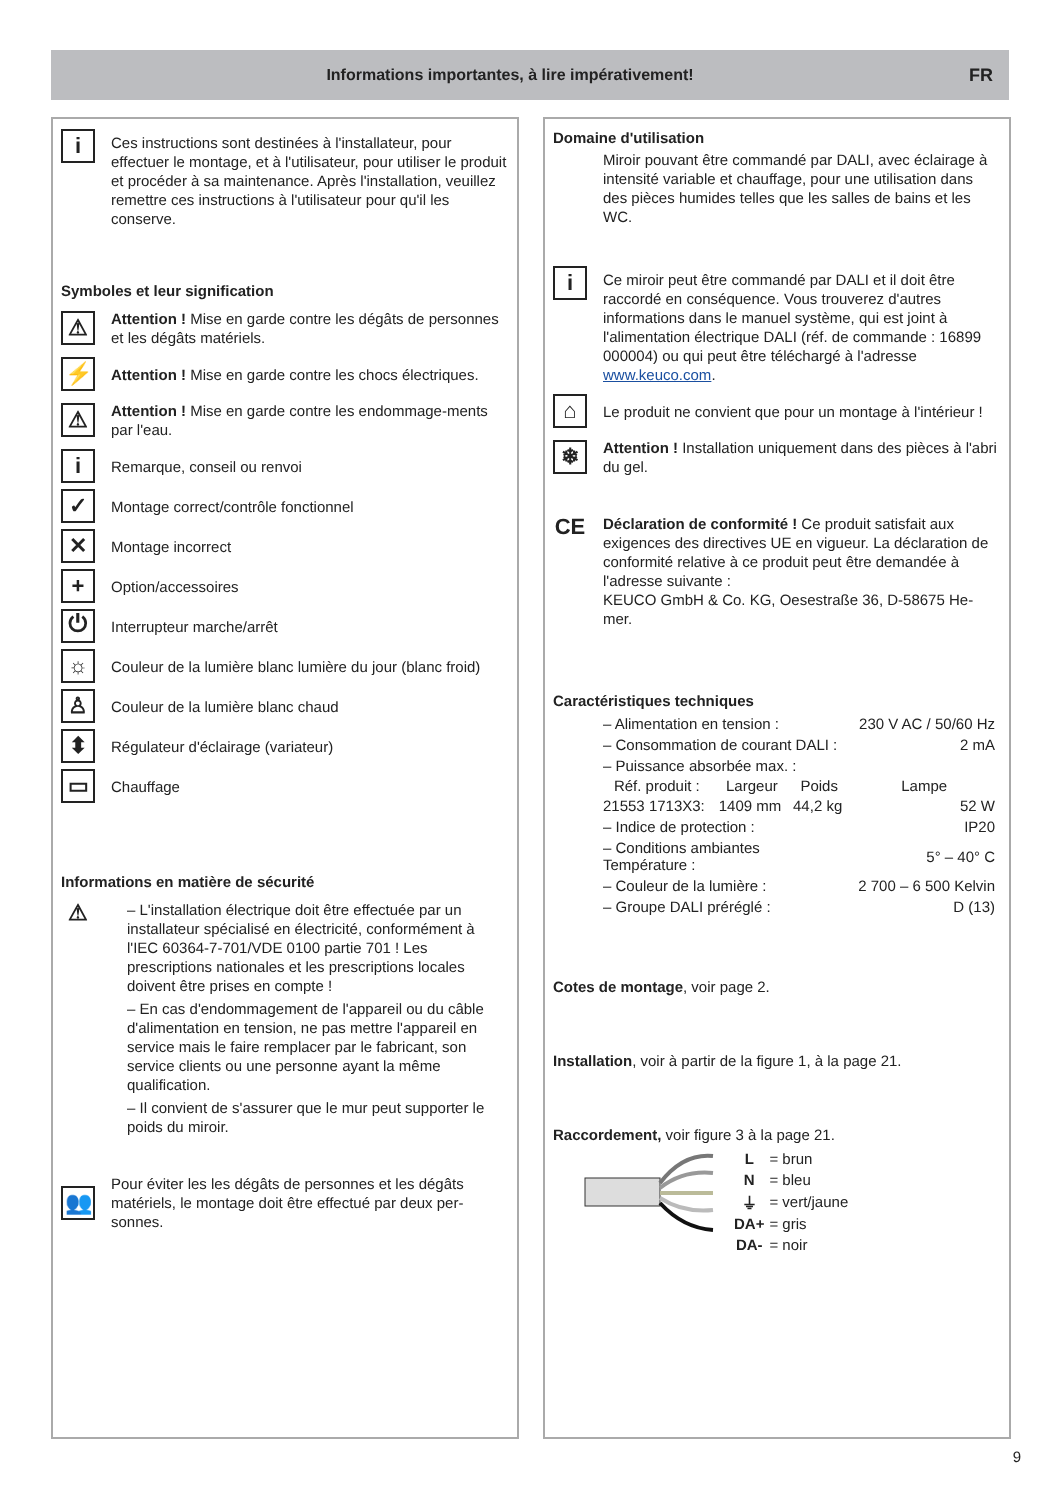Informations importantes, à lire impérativement!
FR
i
Ces instructions sont destinées à l'installateur, pour effectuer le montage, et à l'utilisateur, pour utiliser le produit et procéder à sa maintenance. Après l'installation, veuillez remettre ces instructions à l'utilisateur pour qu'il les conserve.
Symboles et leur signification
⚠
Attention ! Mise en garde contre les dégâts de personnes et les dégâts matériels.
⚡
Attention ! Mise en garde contre les chocs électriques.
⚠
Attention ! Mise en garde contre les endommage-ments par l'eau.
i
Remarque, conseil ou renvoi
✓
Montage correct/contrôle fonctionnel
✕
Montage incorrect
+
Option/accessoires
⏻
Interrupteur marche/arrêt
☼
Couleur de la lumière blanc lumière du jour (blanc froid)
♙
Couleur de la lumière blanc chaud
⬍
Régulateur d'éclairage (variateur)
▭
Chauffage
Informations en matière de sécurité
⚠
– L'installation électrique doit être effectuée par un installateur spécialisé en électricité, conformément à l'IEC 60364-7-701/VDE 0100 partie 701 ! Les prescriptions nationales et les prescriptions locales doivent être prises en compte !
– En cas d'endommagement de l'appareil ou du câble d'alimentation en tension, ne pas mettre l'appareil en service mais le faire remplacer par le fabricant, son service clients ou une personne ayant la même qualification.
– Il convient de s'assurer que le mur peut supporter le poids du miroir.
👥
Pour éviter les les dégâts de personnes et les dégâts matériels, le montage doit être effectué par deux per-sonnes.
Domaine d'utilisation
Miroir pouvant être commandé par DALI, avec éclairage à intensité variable et chauffage, pour une utilisation dans des pièces humides telles que les salles de bains et les WC.
i
Ce miroir peut être commandé par DALI et il doit être raccordé en conséquence. Vous trouverez d'autres informations dans le manuel système, qui est joint à l'alimentation électrique DALI (réf. de commande : 16899 000004) ou qui peut être téléchargé à l'adresse www.keuco.com.
⌂
Le produit ne convient que pour un montage à l'intérieur !
❄
Attention ! Installation uniquement dans des pièces à l'abri du gel.
CE
Déclaration de conformité ! Ce produit satisfait aux exigences des directives UE en vigueur. La déclaration de conformité relative à ce produit peut être demandée à l'adresse suivante :
KEUCO GmbH & Co. KG, Oesestraße 36, D-58675 He-mer.
Caractéristiques techniques
| – Alimentation en tension : | | | 230 V AC / 50/60 Hz |
| – Consommation de courant DALI : | | | 2 mA |
| – Puissance absorbée max. : | | | |
| Réf. produit : | Largeur | Poids | Lampe |
| 21553 1713X3: | 1409 mm | 44,2 kg | 52 W |
| – Indice de protection : | | | IP20 |
| – Conditions ambiantes Température : | | | 5° – 40° C |
| – Couleur de la lumière : | | | 2 700 – 6 500 Kelvin |
| – Groupe DALI préréglé : | | | D (13) |
Cotes de montage, voir page 2.
Installation, voir à partir de la figure 1, à la page 21.
Raccordement, voir figure 3 à la page 21.
| L | = brun |
| N | = bleu |
| ⏚ | = vert/jaune |
| DA+ | = gris |
| DA- | = noir |
9